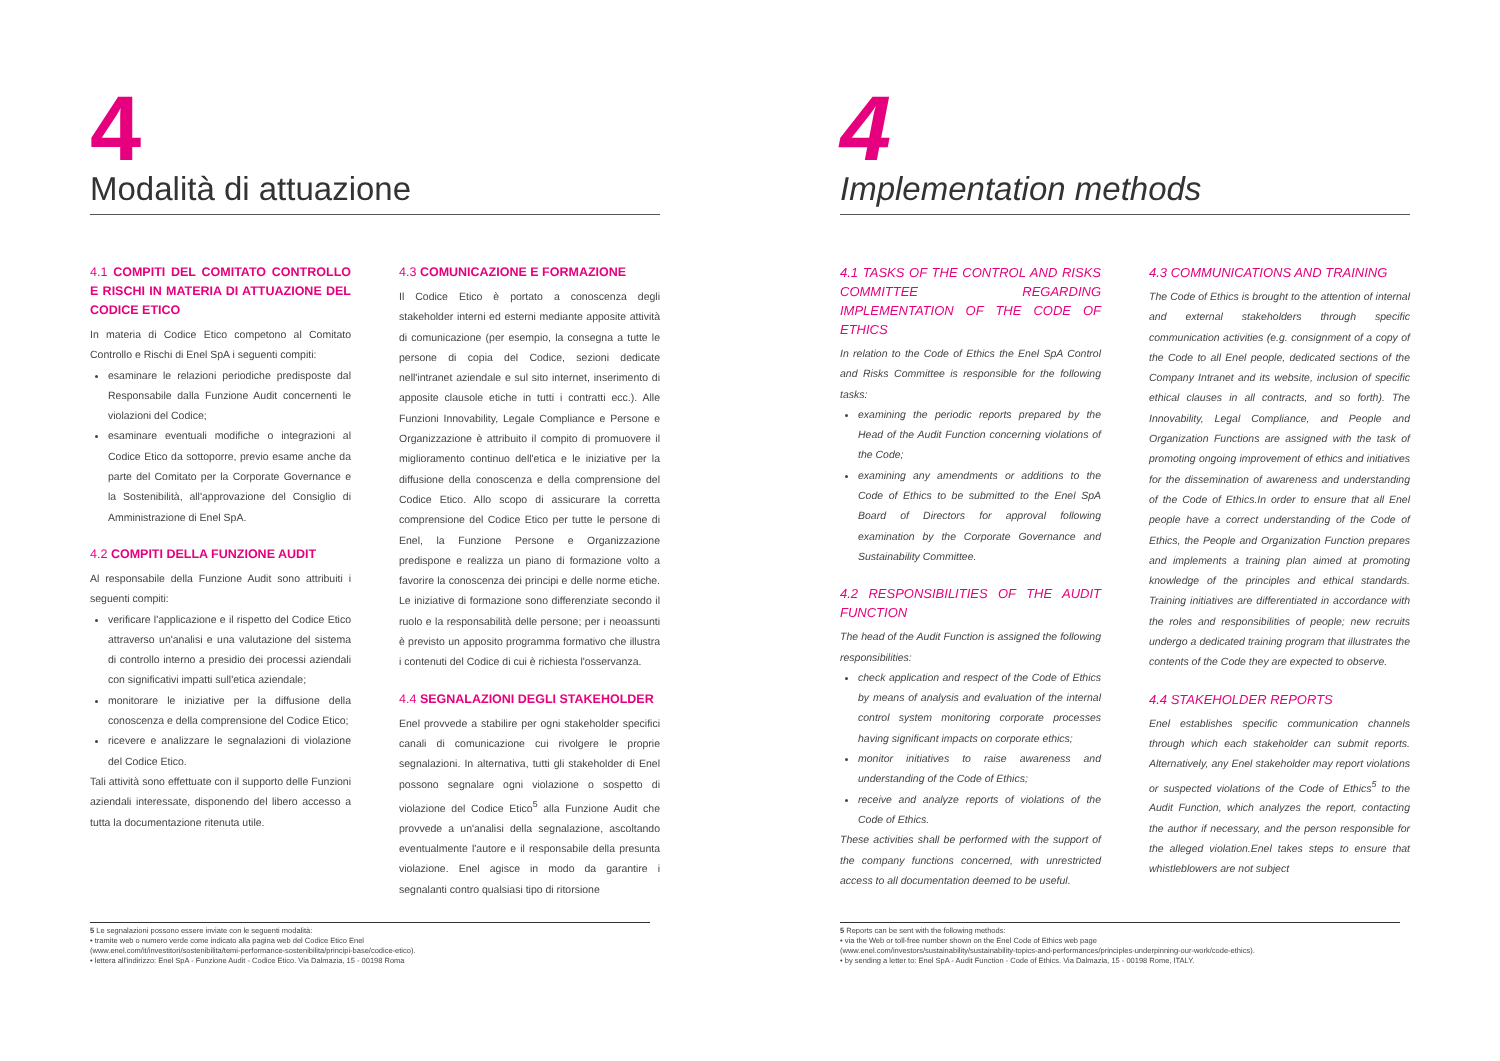4
Modalità di attuazione
4.1 COMPITI DEL COMITATO CONTROLLO E RISCHI IN MATERIA DI ATTUAZIONE DEL CODICE ETICO
In materia di Codice Etico competono al Comitato Controllo e Rischi di Enel SpA i seguenti compiti:
esaminare le relazioni periodiche predisposte dal Responsabile dalla Funzione Audit concernenti le violazioni del Codice;
esaminare eventuali modifiche o integrazioni al Codice Etico da sottoporre, previo esame anche da parte del Comitato per la Corporate Governance e la Sostenibilità, all'approvazione del Consiglio di Amministrazione di Enel SpA.
4.2 COMPITI DELLA FUNZIONE AUDIT
Al responsabile della Funzione Audit sono attribuiti i seguenti compiti:
verificare l'applicazione e il rispetto del Codice Etico attraverso un'analisi e una valutazione del sistema di controllo interno a presidio dei processi aziendali con significativi impatti sull'etica aziendale;
monitorare le iniziative per la diffusione della conoscenza e della comprensione del Codice Etico;
ricevere e analizzare le segnalazioni di violazione del Codice Etico.
Tali attività sono effettuate con il supporto delle Funzioni aziendali interessate, disponendo del libero accesso a tutta la documentazione ritenuta utile.
4.3 COMUNICAZIONE E FORMAZIONE
Il Codice Etico è portato a conoscenza degli stakeholder interni ed esterni mediante apposite attività di comunicazione (per esempio, la consegna a tutte le persone di copia del Codice, sezioni dedicate nell'intranet aziendale e sul sito internet, inserimento di apposite clausole etiche in tutti i contratti ecc.). Alle Funzioni Innovability, Legale Compliance e Persone e Organizzazione è attribuito il compito di promuovere il miglioramento continuo dell'etica e le iniziative per la diffusione della conoscenza e della comprensione del Codice Etico. Allo scopo di assicurare la corretta comprensione del Codice Etico per tutte le persone di Enel, la Funzione Persone e Organizzazione predispone e realizza un piano di formazione volto a favorire la conoscenza dei principi e delle norme etiche. Le iniziative di formazione sono differenziate secondo il ruolo e la responsabilità delle persone; per i neoassunti è previsto un apposito programma formativo che illustra i contenuti del Codice di cui è richiesta l'osservanza.
4.4 SEGNALAZIONI DEGLI STAKEHOLDER
Enel provvede a stabilire per ogni stakeholder specifici canali di comunicazione cui rivolgere le proprie segnalazioni. In alternativa, tutti gli stakeholder di Enel possono segnalare ogni violazione o sospetto di violazione del Codice Etico<sup>5</sup> alla Funzione Audit che provvede a un'analisi della segnalazione, ascoltando eventualmente l'autore e il responsabile della presunta violazione. Enel agisce in modo da garantire i segnalanti contro qualsiasi tipo di ritorsione
5 Le segnalazioni possono essere inviate con le seguenti modalità:
• tramite web o numero verde come indicato alla pagina web del Codice Etico Enel
(www.enel.com/it/investitori/sostenibilita/temi-performance-sostenibilita/principi-base/codice-etico).
• lettera all'indirizzo: Enel SpA - Funzione Audit - Codice Etico. Via Dalmazia, 15 - 00198 Roma
4
Implementation methods
4.1 TASKS OF THE CONTROL AND RISKS COMMITTEE REGARDING IMPLEMENTATION OF THE CODE OF ETHICS
In relation to the Code of Ethics the Enel SpA Control and Risks Committee is responsible for the following tasks:
examining the periodic reports prepared by the Head of the Audit Function concerning violations of the Code;
examining any amendments or additions to the Code of Ethics to be submitted to the Enel SpA Board of Directors for approval following examination by the Corporate Governance and Sustainability Committee.
4.2 RESPONSIBILITIES OF THE AUDIT FUNCTION
The head of the Audit Function is assigned the following responsibilities:
check application and respect of the Code of Ethics by means of analysis and evaluation of the internal control system monitoring corporate processes having significant impacts on corporate ethics;
monitor initiatives to raise awareness and understanding of the Code of Ethics;
receive and analyze reports of violations of the Code of Ethics.
These activities shall be performed with the support of the company functions concerned, with unrestricted access to all documentation deemed to be useful.
4.3 COMMUNICATIONS AND TRAINING
The Code of Ethics is brought to the attention of internal and external stakeholders through specific communication activities (e.g. consignment of a copy of the Code to all Enel people, dedicated sections of the Company Intranet and its website, inclusion of specific ethical clauses in all contracts, and so forth). The Innovability, Legal Compliance, and People and Organization Functions are assigned with the task of promoting ongoing improvement of ethics and initiatives for the dissemination of awareness and understanding of the Code of Ethics.In order to ensure that all Enel people have a correct understanding of the Code of Ethics, the People and Organization Function prepares and implements a training plan aimed at promoting knowledge of the principles and ethical standards. Training initiatives are differentiated in accordance with the roles and responsibilities of people; new recruits undergo a dedicated training program that illustrates the contents of the Code they are expected to observe.
4.4 STAKEHOLDER REPORTS
Enel establishes specific communication channels through which each stakeholder can submit reports. Alternatively, any Enel stakeholder may report violations or suspected violations of the Code of Ethics<sup>5</sup> to the Audit Function, which analyzes the report, contacting the author if necessary, and the person responsible for the alleged violation.Enel takes steps to ensure that whistleblowers are not subject
5 Reports can be sent with the following methods:
• via the Web or toll-free number shown on the Enel Code of Ethics web page
(www.enel.com/investors/sustainability/sustainability-topics-and-performances/principles-underpinning-our-work/code-ethics).
• by sending a letter to: Enel SpA - Audit Function - Code of Ethics. Via Dalmazia, 15 - 00198 Rome, ITALY.